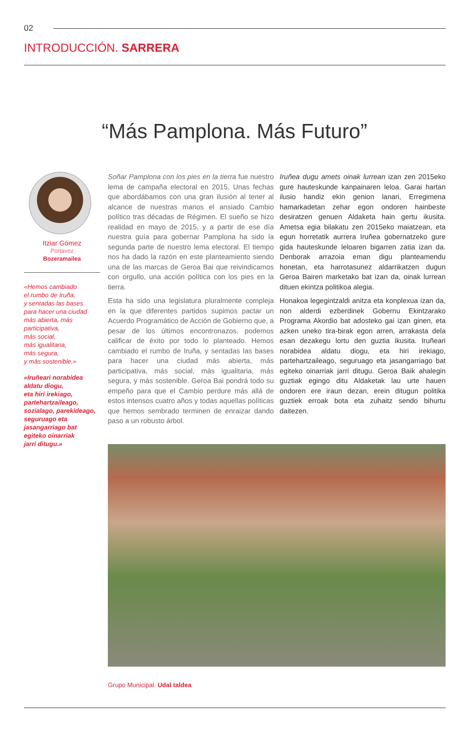02
INTRODUCCIÓN. SARRERA
“Más Pamplona. Más Futuro”
Itziar Gómez
Portavoz
Bozeramailea
«Hemos cambiado
el rumbo de Iruña,
y sentadas las bases
para hacer una ciudad
más abierta, más
participativa,
más social,
más igualitaria,
más segura,
y más sostenible.»
«Iruñeari norabidea
aldatu diogu,
eta hiri irekiago,
partehartzaileago,
sozialago, parekideago,
seguruago eta
jasangarriago bat
egiteko oinarriak
jarri ditugu.»
Soñar Pamplona con los pies en la tierra fue nuestro lema de campaña electoral en 2015. Unas fechas que abordábamos con una gran ilusión al tener al alcance de nuestras manos el ansiado Cambio político tras décadas de Régimen. El sueño se hizo realidad en mayo de 2015, y a partir de ese día nuestra guía para gobernar Pamplona ha sido la segunda parte de nuestro lema electoral. El tiempo nos ha dado la razón en este planteamiento siendo una de las marcas de Geroa Bai que reivindicamos con orgullo, una acción política con los pies en la tierra.
Esta ha sido una legislatura pluralmente compleja en la que diferentes partidos supimos pactar un Acuerdo Programático de Acción de Gobierno que, a pesar de los últimos encontronazos, podemos calificar de éxito por todo lo planteado. Hemos cambiado el rumbo de Iruña, y sentadas las bases para hacer una ciudad más abierta, más participativa, más social, más igualitaria, más segura, y más sostenible. Geroa Bai pondrá todo su empeño para que el Cambio perdure más allá de estos intensos cuatro años y todas aquellas políticas que hemos sembrado terminen de enraizar dando paso a un robusto árbol.
Iruñea dugu amets oinak lurrean izan zen 2015eko gure hauteskunde kanpainaren leloa. Garai hartan ilusio handiz ekin genion lanari, Erregimena hamarkadetan zehar egon ondoren hainbeste desiratzen genuen Aldaketa hain gertu ikusita. Ametsa egia bilakatu zen 2015eko maiatzean, eta egun horretatik aurrera Iruñea gobernatzeko gure gida hauteskunde leloaren bigarren zatia izan da. Denborak arrazoia eman digu planteamendu honetan, eta harrotasunez aldarrikatzen dugun Geroa Bairen marketako bat izan da, oinak lurrean dituen ekintza politikoa alegia.
Honakoa legegintzaldi anitza eta konplexua izan da, non alderdi ezberdinek Gobernu Ekintzarako Programa Akordio bat adosteko gai izan ginen, eta azken uneko tira-birak egon arren, arrakasta dela esan dezakegu lortu den guztia ikusita. Iruñeari norabidea aldatu diogu, eta hiri irekiago, partehartzaileago, seguruago eta jasangarriago bat egiteko oinarriak jarri ditugu. Geroa Baik ahalegin guztiak egingo ditu Aldaketak lau urte hauen ondoren ere iraun dezan, erein ditugun politika guztiek erroak bota eta zuhaitz sendo bihurtu daitezen.
Grupo Municipal. Udal taldea